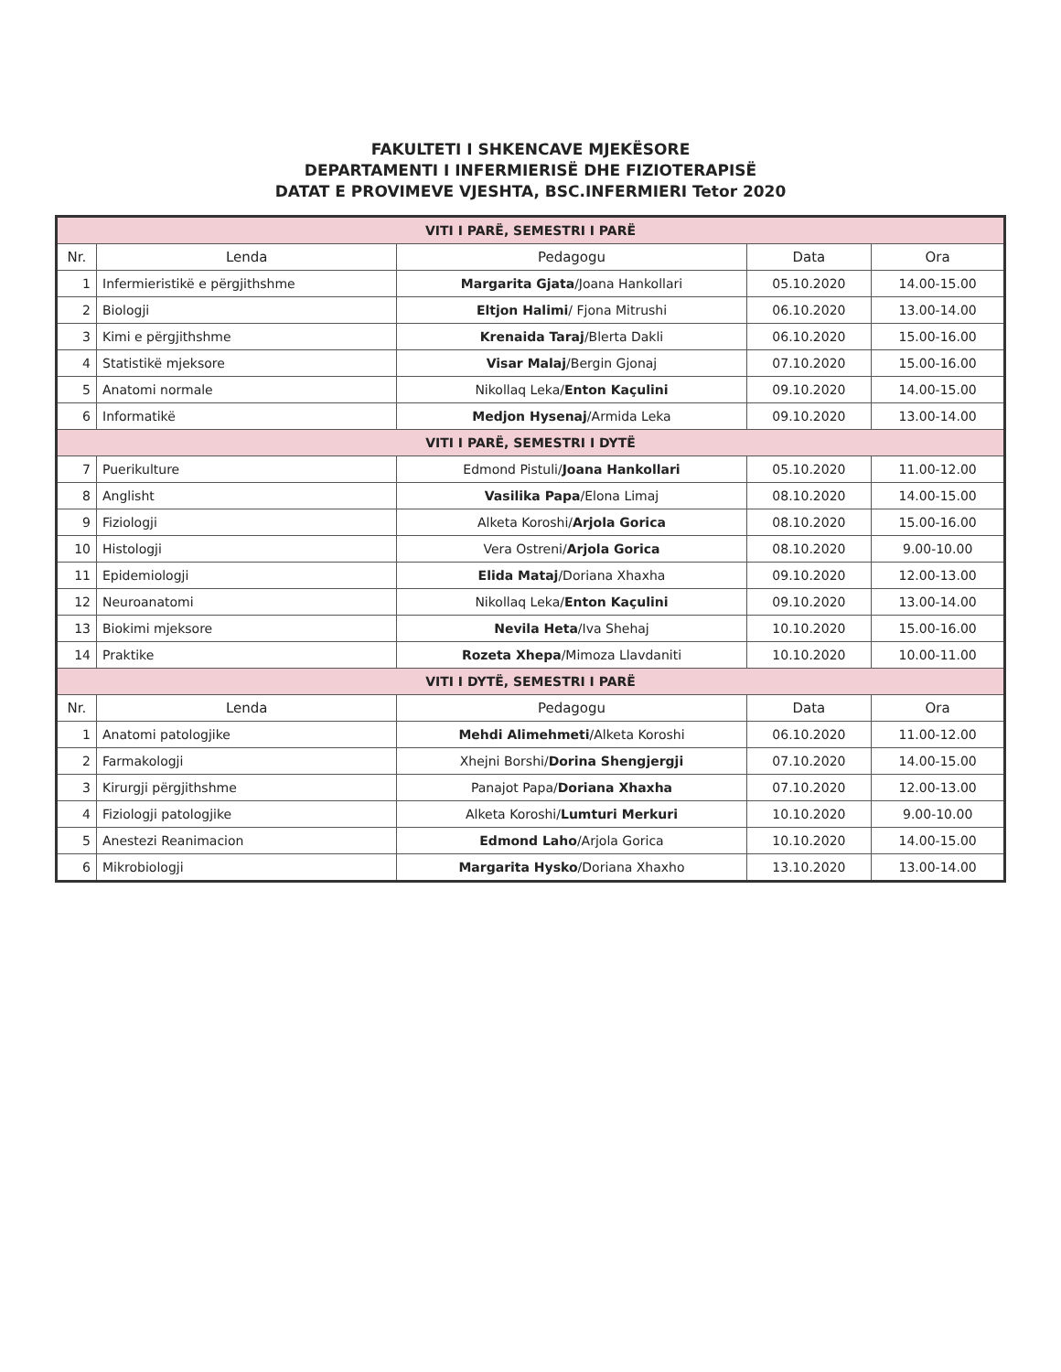FAKULTETI I SHKENCAVE MJEKËSORE
DEPARTAMENTI I INFERMIERISË DHE FIZIOTERAPISË
DATAT E PROVIMEVE VJESHTA, BSC.INFERMIERI Tetor 2020
| VITI I PARË, SEMESTRI I PARË | | | | |
| Nr. | Lenda | Pedagogu | Data | Ora |
| 1 | Infermieristikë e përgjithshme | Margarita Gjata /Joana Hankollari | 05.10.2020 | 14.00-15.00 |
| 2 | Biologji | Eltjon Halimi / Fjona Mitrushi | 06.10.2020 | 13.00-14.00 |
| 3 | Kimi e përgjithshme | Krenaida Taraj /Blerta Dakli | 06.10.2020 | 15.00-16.00 |
| 4 | Statistikë mjeksore | Visar Malaj /Bergin Gjonaj | 07.10.2020 | 15.00-16.00 |
| 5 | Anatomi normale | Nikollaq Leka/ Enton Kaçulini | 09.10.2020 | 14.00-15.00 |
| 6 | Informatikë | Medjon Hysenaj /Armida Leka | 09.10.2020 | 13.00-14.00 |
| VITI I PARË, SEMESTRI I DYTË | | | | |
| 7 | Puerikulture | Edmond Pistuli/ Joana Hankollari | 05.10.2020 | 11.00-12.00 |
| 8 | Anglisht | Vasilika Papa /Elona Limaj | 08.10.2020 | 14.00-15.00 |
| 9 | Fiziologji | Alketa Koroshi/ Arjola Gorica | 08.10.2020 | 15.00-16.00 |
| 10 | Histologji | Vera Ostreni/ Arjola Gorica | 08.10.2020 | 9.00-10.00 |
| 11 | Epidemiologji | Elida Mataj /Doriana Xhaxha | 09.10.2020 | 12.00-13.00 |
| 12 | Neuroanatomi | Nikollaq Leka/ Enton Kaçulini | 09.10.2020 | 13.00-14.00 |
| 13 | Biokimi mjeksore | Nevila Heta /Iva Shehaj | 10.10.2020 | 15.00-16.00 |
| 14 | Praktike | Rozeta Xhepa /Mimoza Llavdaniti | 10.10.2020 | 10.00-11.00 |
| VITI I DYTË, SEMESTRI I PARË | | | | |
| Nr. | Lenda | Pedagogu | Data | Ora |
| 1 | Anatomi patologjike | Mehdi Alimehmeti /Alketa Koroshi | 06.10.2020 | 11.00-12.00 |
| 2 | Farmakologji | Xhejni Borshi/ Dorina Shengjergji | 07.10.2020 | 14.00-15.00 |
| 3 | Kirurgji përgjithshme | Panajot Papa/ Doriana Xhaxha | 07.10.2020 | 12.00-13.00 |
| 4 | Fiziologji patologjike | Alketa Koroshi/ Lumturi Merkuri | 10.10.2020 | 9.00-10.00 |
| 5 | Anestezi Reanimacion | Edmond Laho /Arjola Gorica | 10.10.2020 | 14.00-15.00 |
| 6 | Mikrobiologji | Margarita Hysko /Doriana Xhaxho | 13.10.2020 | 13.00-14.00 |